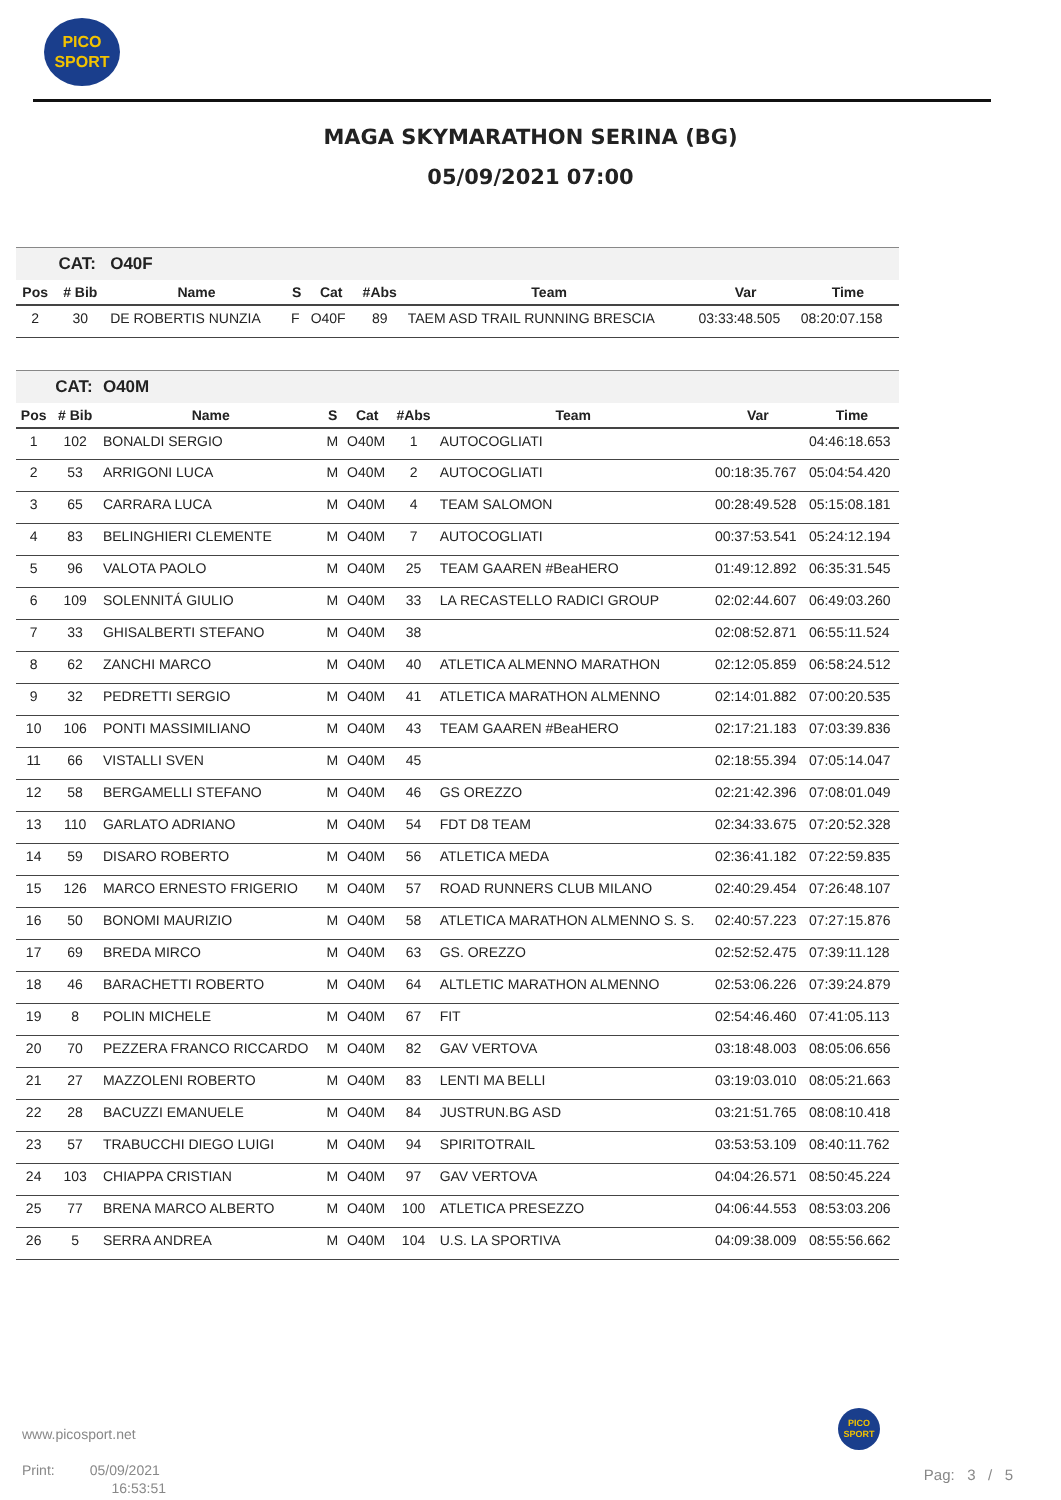PICO
SPORT
MAGA SKYMARATHON SERINA (BG)
05/09/2021 07:00
| | CAT: | O40F | | | | | | |
| --- | --- | --- | --- | --- | --- | --- | --- | --- |
| Pos | # Bib | Name | S | Cat | #Abs | Team | Var | Time |
| 2 | 30 | DE ROBERTIS NUNZIA | F | O40F | 89 | TAEM ASD TRAIL RUNNING BRESCIA | 03:33:48.505 | 08:20:07.158 |
| | CAT: | O40M | | | | | | |
| --- | --- | --- | --- | --- | --- | --- | --- | --- |
| Pos | # Bib | Name | S | Cat | #Abs | Team | Var | Time |
| 1 | 102 | BONALDI SERGIO | M | O40M | 1 | AUTOCOGLIATI | | 04:46:18.653 |
| 2 | 53 | ARRIGONI LUCA | M | O40M | 2 | AUTOCOGLIATI | 00:18:35.767 | 05:04:54.420 |
| 3 | 65 | CARRARA LUCA | M | O40M | 4 | TEAM SALOMON | 00:28:49.528 | 05:15:08.181 |
| 4 | 83 | BELINGHIERI CLEMENTE | M | O40M | 7 | AUTOCOGLIATI | 00:37:53.541 | 05:24:12.194 |
| 5 | 96 | VALOTA PAOLO | M | O40M | 25 | TEAM GAAREN #BeaHERO | 01:49:12.892 | 06:35:31.545 |
| 6 | 109 | SOLENNITÁ GIULIO | M | O40M | 33 | LA RECASTELLO RADICI GROUP | 02:02:44.607 | 06:49:03.260 |
| 7 | 33 | GHISALBERTI STEFANO | M | O40M | 38 | | 02:08:52.871 | 06:55:11.524 |
| 8 | 62 | ZANCHI MARCO | M | O40M | 40 | ATLETICA ALMENNO MARATHON | 02:12:05.859 | 06:58:24.512 |
| 9 | 32 | PEDRETTI SERGIO | M | O40M | 41 | ATLETICA MARATHON ALMENNO | 02:14:01.882 | 07:00:20.535 |
| 10 | 106 | PONTI MASSIMILIANO | M | O40M | 43 | TEAM GAAREN #BeaHERO | 02:17:21.183 | 07:03:39.836 |
| 11 | 66 | VISTALLI SVEN | M | O40M | 45 | | 02:18:55.394 | 07:05:14.047 |
| 12 | 58 | BERGAMELLI STEFANO | M | O40M | 46 | GS OREZZO | 02:21:42.396 | 07:08:01.049 |
| 13 | 110 | GARLATO ADRIANO | M | O40M | 54 | FDT D8 TEAM | 02:34:33.675 | 07:20:52.328 |
| 14 | 59 | DISARO ROBERTO | M | O40M | 56 | ATLETICA MEDA | 02:36:41.182 | 07:22:59.835 |
| 15 | 126 | MARCO ERNESTO FRIGERIO | M | O40M | 57 | ROAD RUNNERS CLUB MILANO | 02:40:29.454 | 07:26:48.107 |
| 16 | 50 | BONOMI MAURIZIO | M | O40M | 58 | ATLETICA MARATHON ALMENNO S. S. | 02:40:57.223 | 07:27:15.876 |
| 17 | 69 | BREDA MIRCO | M | O40M | 63 | GS. OREZZO | 02:52:52.475 | 07:39:11.128 |
| 18 | 46 | BARACHETTI ROBERTO | M | O40M | 64 | ALTLETIC MARATHON ALMENNO | 02:53:06.226 | 07:39:24.879 |
| 19 | 8 | POLIN MICHELE | M | O40M | 67 | FIT | 02:54:46.460 | 07:41:05.113 |
| 20 | 70 | PEZZERA FRANCO RICCARDO | M | O40M | 82 | GAV VERTOVA | 03:18:48.003 | 08:05:06.656 |
| 21 | 27 | MAZZOLENI ROBERTO | M | O40M | 83 | LENTI MA BELLI | 03:19:03.010 | 08:05:21.663 |
| 22 | 28 | BACUZZI EMANUELE | M | O40M | 84 | JUSTRUN.BG ASD | 03:21:51.765 | 08:08:10.418 |
| 23 | 57 | TRABUCCHI DIEGO LUIGI | M | O40M | 94 | SPIRITOTRAIL | 03:53:53.109 | 08:40:11.762 |
| 24 | 103 | CHIAPPA CRISTIAN | M | O40M | 97 | GAV VERTOVA | 04:04:26.571 | 08:50:45.224 |
| 25 | 77 | BRENA MARCO ALBERTO | M | O40M | 100 | ATLETICA PRESEZZO | 04:06:44.553 | 08:53:03.206 |
| 26 | 5 | SERRA ANDREA | M | O40M | 104 | U.S. LA SPORTIVA | 04:09:38.009 | 08:55:56.662 |
www.picosport.net
Print: 05/09/2021
16:53:51
PICO
SPORT
Pag: 3 / 5